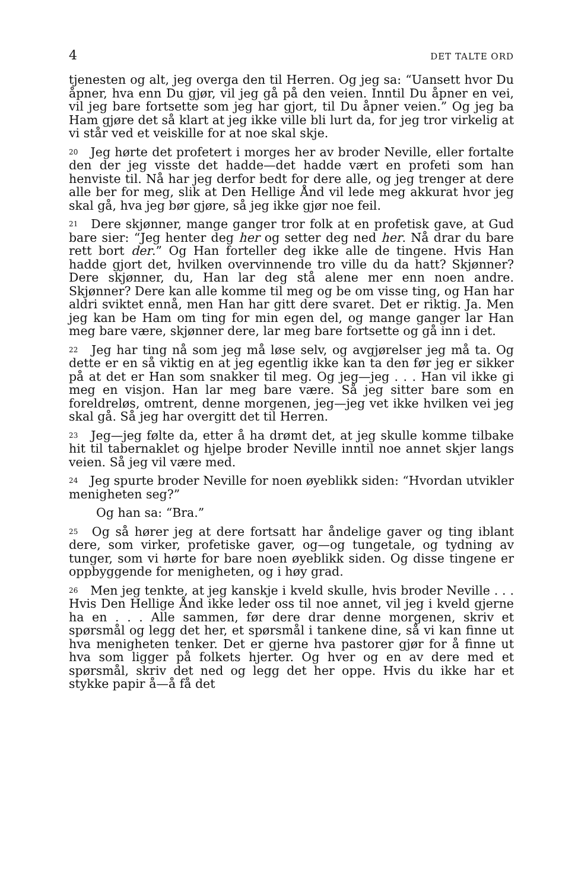4 DET TALTE ORD
tjenesten og alt, jeg overga den til Herren. Og jeg sa: “Uansett hvor Du åpner, hva enn Du gjør, vil jeg gå på den veien. Inntil Du åpner en vei, vil jeg bare fortsette som jeg har gjort, til Du åpner veien.” Og jeg ba Ham gjøre det så klart at jeg ikke ville bli lurt da, for jeg tror virkelig at vi står ved et veiskille for at noe skal skje.
<sup>20</sup> Jeg hørte det profetert i morges her av broder Neville, eller fortalte den der jeg visste det hadde—det hadde vært en profeti som han henviste til. Nå har jeg derfor bedt for dere alle, og jeg trenger at dere alle ber for meg, slik at Den Hellige Ånd vil lede meg akkurat hvor jeg skal gå, hva jeg bør gjøre, så jeg ikke gjør noe feil.
<sup>21</sup> Dere skjønner, mange ganger tror folk at en profetisk gave, at Gud bare sier: “Jeg henter deg her og setter deg ned her. Nå drar du bare rett bort der.” Og Han forteller deg ikke alle de tingene. Hvis Han hadde gjort det, hvilken overvinnende tro ville du da hatt? Skjønner? Dere skjønner, du, Han lar deg stå alene mer enn noen andre. Skjønner? Dere kan alle komme til meg og be om visse ting, og Han har aldri sviktet ennå, men Han har gitt dere svaret. Det er riktig. Ja. Men jeg kan be Ham om ting for min egen del, og mange ganger lar Han meg bare være, skjønner dere, lar meg bare fortsette og gå inn i det.
<sup>22</sup> Jeg har ting nå som jeg må løse selv, og avgjørelser jeg må ta. Og dette er en så viktig en at jeg egentlig ikke kan ta den før jeg er sikker på at det er Han som snakker til meg. Og jeg—jeg . . . Han vil ikke gi meg en visjon. Han lar meg bare være. Så jeg sitter bare som en foreldreløs, omtrent, denne morgenen, jeg—jeg vet ikke hvilken vei jeg skal gå. Så jeg har overgitt det til Herren.
<sup>23</sup> Jeg—jeg følte da, etter å ha drømt det, at jeg skulle komme tilbake hit til tabernaklet og hjelpe broder Neville inntil noe annet skjer langs veien. Så jeg vil være med.
<sup>24</sup> Jeg spurte broder Neville for noen øyeblikk siden: “Hvordan utvikler menigheten seg?”
Og han sa: “Bra.”
<sup>25</sup> Og så hører jeg at dere fortsatt har åndelige gaver og ting iblant dere, som virker, profetiske gaver, og—og tungetale, og tydning av tunger, som vi hørte for bare noen øyeblikk siden. Og disse tingene er oppbyggende for menigheten, og i høy grad.
<sup>26</sup> Men jeg tenkte, at jeg kanskje i kveld skulle, hvis broder Neville . . . Hvis Den Hellige Ånd ikke leder oss til noe annet, vil jeg i kveld gjerne ha en . . . Alle sammen, før dere drar denne morgenen, skriv et spørsmål og legg det her, et spørsmål i tankene dine, så vi kan finne ut hva menigheten tenker. Det er gjerne hva pastorer gjør for å finne ut hva som ligger på folkets hjerter. Og hver og en av dere med et spørsmål, skriv det ned og legg det her oppe. Hvis du ikke har et stykke papir å—å få det